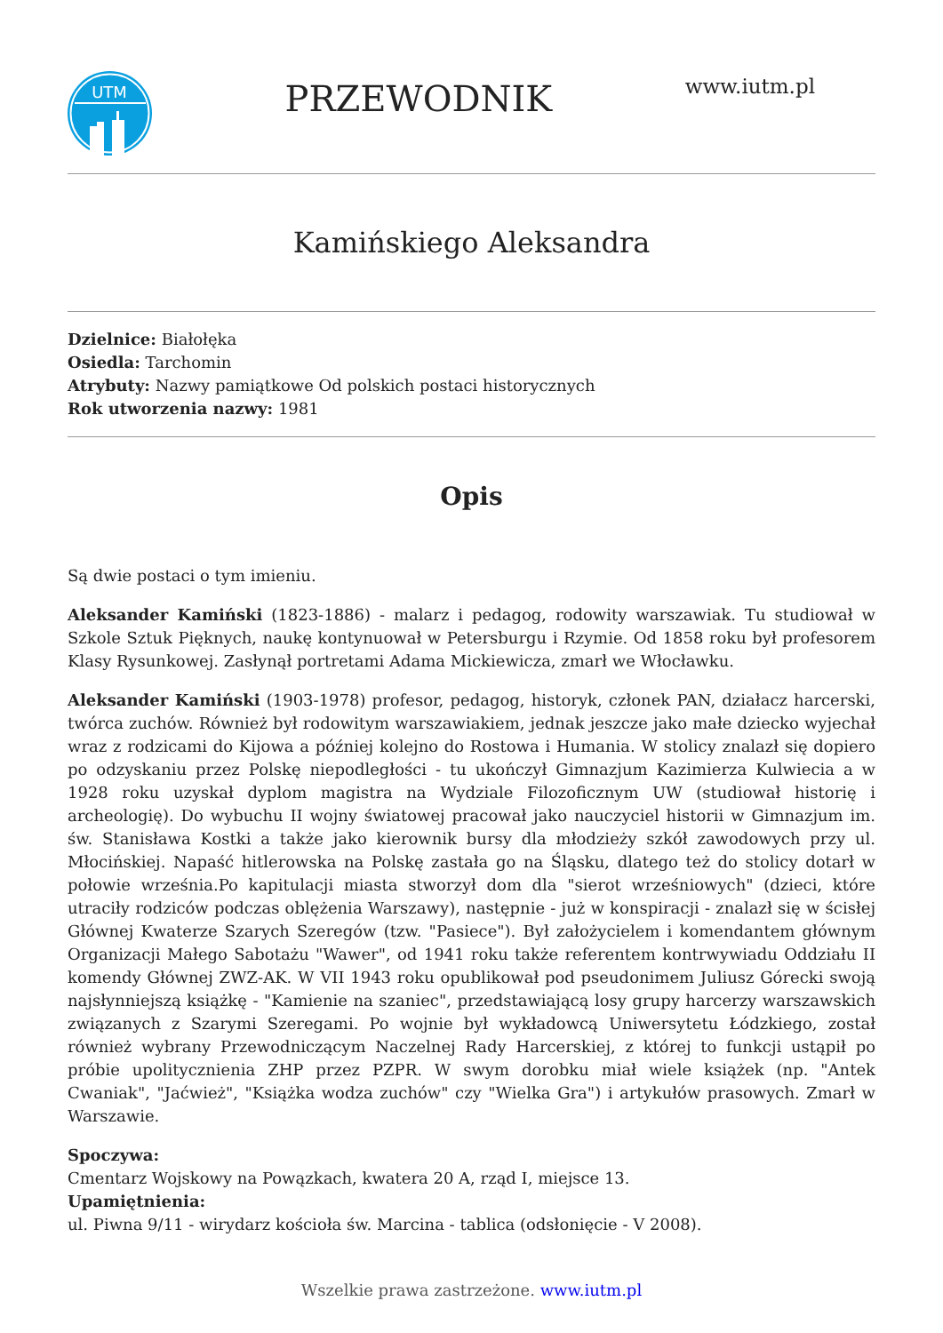UTM
PRZEWODNIK
www.iutm.pl
Kamińskiego Aleksandra
Dzielnice: Białołęka
Osiedla: Tarchomin
Atrybuty: Nazwy pamiątkowe Od polskich postaci historycznych
Rok utworzenia nazwy: 1981
Opis
Są dwie postaci o tym imieniu.
Aleksander Kamiński (1823-1886) - malarz i pedagog, rodowity warszawiak. Tu studiował w Szkole Sztuk Pięknych, naukę kontynuował w Petersburgu i Rzymie. Od 1858 roku był profesorem Klasy Rysunkowej. Zasłynął portretami Adama Mickiewicza, zmarł we Włocławku.
Aleksander Kamiński (1903-1978) profesor, pedagog, historyk, członek PAN, działacz harcerski, twórca zuchów. Również był rodowitym warszawiakiem, jednak jeszcze jako małe dziecko wyjechał wraz z rodzicami do Kijowa a później kolejno do Rostowa i Humania. W stolicy znalazł się dopiero po odzyskaniu przez Polskę niepodległości - tu ukończył Gimnazjum Kazimierza Kulwiecia a w 1928 roku uzyskał dyplom magistra na Wydziale Filozoficznym UW (studiował historię i archeologię). Do wybuchu II wojny światowej pracował jako nauczyciel historii w Gimnazjum im. św. Stanisława Kostki a także jako kierownik bursy dla młodzieży szkół zawodowych przy ul. Młocińskiej. Napaść hitlerowska na Polskę zastała go na Śląsku, dlatego też do stolicy dotarł w połowie września.Po kapitulacji miasta stworzył dom dla "sierot wrześniowych" (dzieci, które utraciły rodziców podczas oblężenia Warszawy), następnie - już w konspiracji - znalazł się w ścisłej Głównej Kwaterze Szarych Szeregów (tzw. "Pasiece"). Był założycielem i komendantem głównym Organizacji Małego Sabotażu "Wawer", od 1941 roku także referentem kontrwywiadu Oddziału II komendy Głównej ZWZ-AK. W VII 1943 roku opublikował pod pseudonimem Juliusz Górecki swoją najsłynniejszą książkę - "Kamienie na szaniec", przedstawiającą losy grupy harcerzy warszawskich związanych z Szarymi Szeregami. Po wojnie był wykładowcą Uniwersytetu Łódzkiego, został również wybrany Przewodniczącym Naczelnej Rady Harcerskiej, z której to funkcji ustąpił po próbie upolitycznienia ZHP przez PZPR. W swym dorobku miał wiele książek (np. "Antek Cwaniak", "Jaćwież", "Książka wodza zuchów" czy "Wielka Gra") i artykułów prasowych. Zmarł w Warszawie.
Spoczywa:
Cmentarz Wojskowy na Powązkach, kwatera 20 A, rząd I, miejsce 13.
Upamiętnienia:
ul. Piwna 9/11 - wirydarz kościoła św. Marcina - tablica (odsłonięcie - V 2008).
Wszelkie prawa zastrzeżone. www.iutm.pl